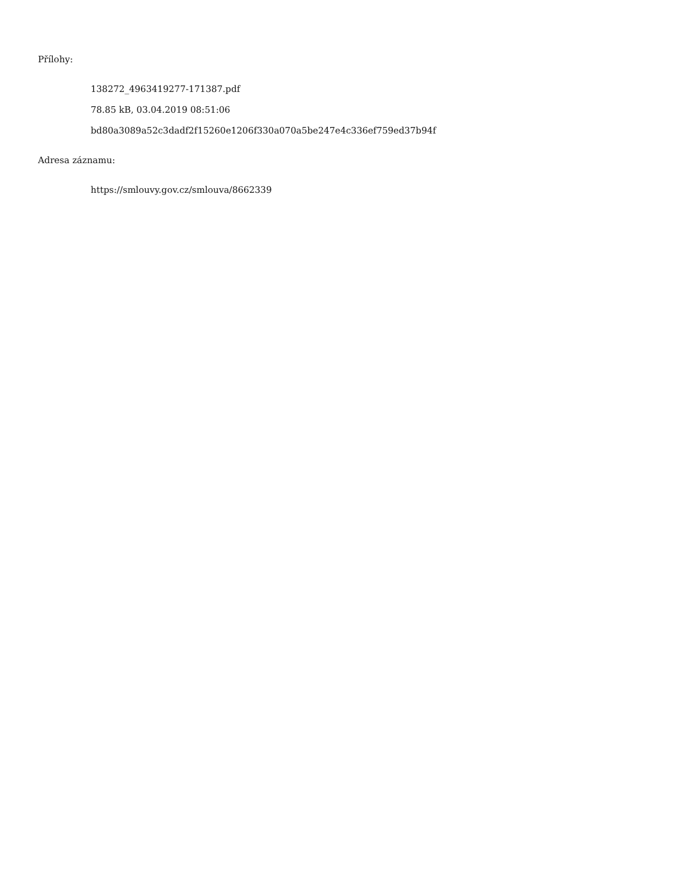Přílohy:
138272_4963419277-171387.pdf
78.85 kB, 03.04.2019 08:51:06
bd80a3089a52c3dadf2f15260e1206f330a070a5be247e4c336ef759ed37b94f
Adresa záznamu:
https://smlouvy.gov.cz/smlouva/8662339